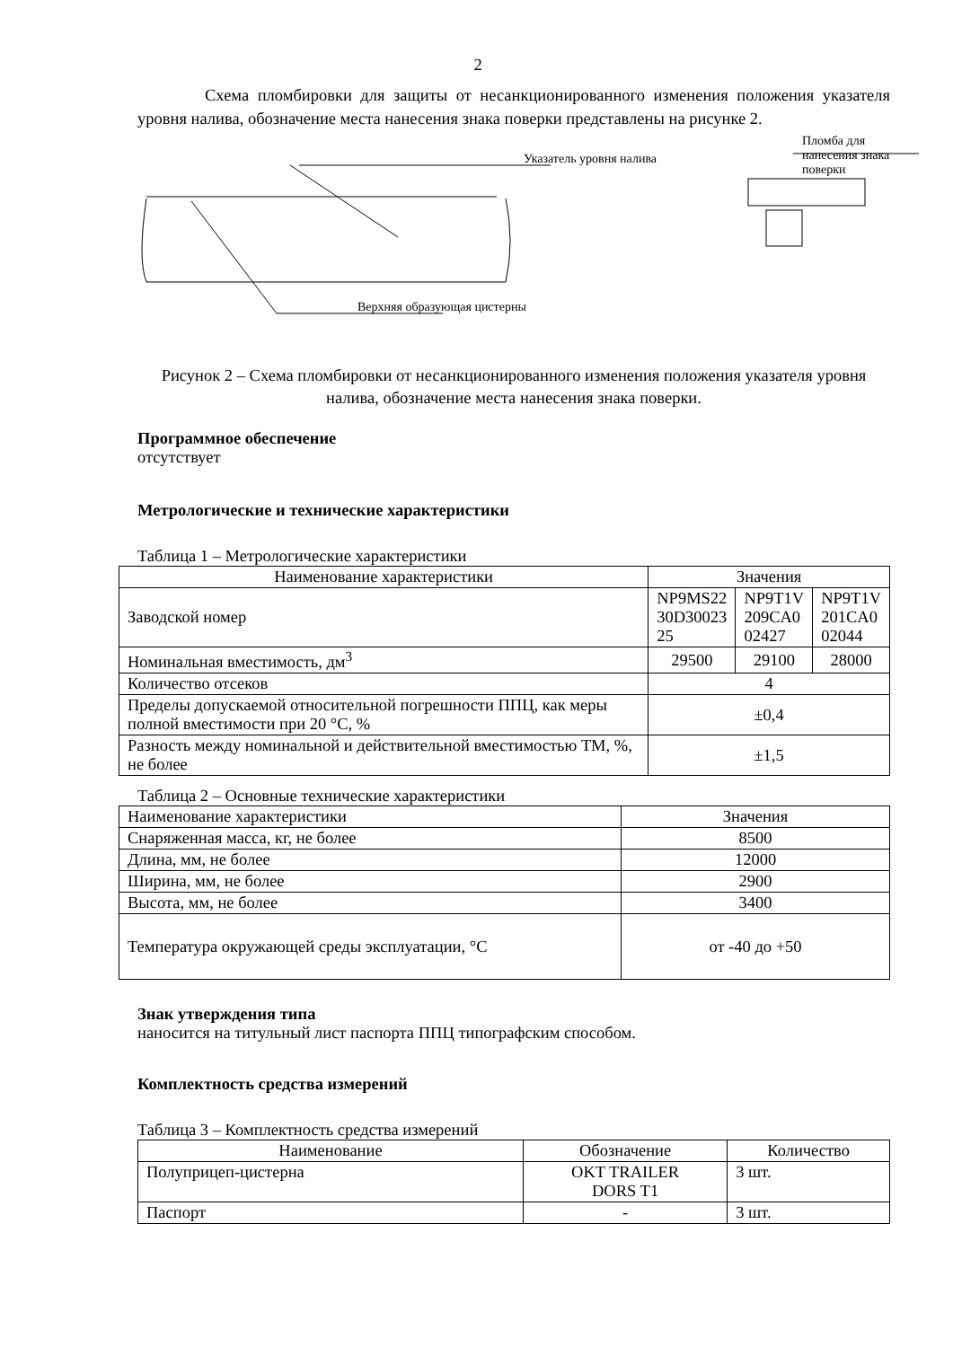2
Схема пломбировки для защиты от несанкционированного изменения положения указателя уровня налива, обозначение места нанесения знака поверки представлены на рисунке 2.
Указатель уровня налива
Пломба для нанесения знака поверки
Верхняя образующая цистерны
Рисунок 2 – Схема пломбировки от несанкционированного изменения положения указателя уровня налива, обозначение места нанесения знака поверки.
Программное обеспечение
отсутствует
Метрологические и технические характеристики
Таблица 1 – Метрологические характеристики
| Наименование характеристики | Значения | | |
| --- | --- | --- | --- |
| Заводской номер | NP9MS22 30D30023 25 | NP9T1V 209CA0 02427 | NP9T1V 201CA0 02044 |
| Номинальная вместимость, дм<sup>3</sup> | 29500 | 29100 | 28000 |
| Количество отсеков | 4 | | |
| Пределы допускаемой относительной погрешности ППЦ, как меры полной вместимости при 20 °C, % | ±0,4 | | |
| Разность между номинальной и действительной вместимостью ТМ, %, не более | ±1,5 | | |
Таблица 2 – Основные технические характеристики
| Наименование характеристики | Значения |
| Снаряженная масса, кг, не более | 8500 |
| Длина, мм, не более | 12000 |
| Ширина, мм, не более | 2900 |
| Высота, мм, не более | 3400 |
| Температура окружающей среды эксплуатации, °C | от -40 до +50 |
Знак утверждения типа
наносится на титульный лист паспорта ППЦ типографским способом.
Комплектность средства измерений
Таблица 3 – Комплектность средства измерений
| Наименование | Обозначение | Количество |
| Полуприцеп-цистерна | OKT TRAILER DORS T1 | 3 шт. |
| Паспорт | - | 3 шт. |